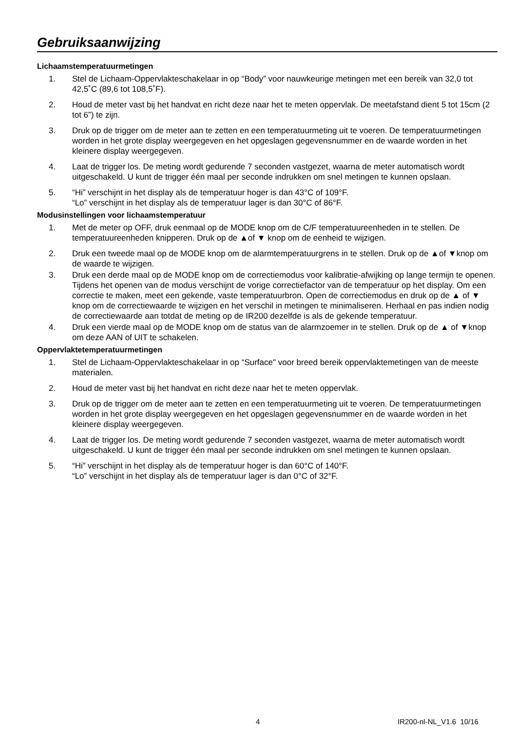Gebruiksaanwijzing
Lichaamstemperatuurmetingen
1. Stel de Lichaam-Oppervlakteschakelaar in op “Body” voor nauwkeurige metingen met een bereik van 32,0 tot 42,5˚C (89,6 tot 108,5˚F).
2. Houd de meter vast bij het handvat en richt deze naar het te meten oppervlak. De meetafstand dient 5 tot 15cm (2 tot 6”) te zijn.
3. Druk op de trigger om de meter aan te zetten en een temperatuurmeting uit te voeren. De temperatuurmetingen worden in het grote display weergegeven en het opgeslagen gegevensnummer en de waarde worden in het kleinere display weergegeven.
4. Laat de trigger los. De meting wordt gedurende 7 seconden vastgezet, waarna de meter automatisch wordt uitgeschakeld. U kunt de trigger één maal per seconde indrukken om snel metingen te kunnen opslaan.
5. “Hi” verschijnt in het display als de temperatuur hoger is dan 43°C of 109°F.
“Lo” verschijnt in het display als de temperatuur lager is dan 30°C of 86°F.
Modusinstellingen voor lichaamstemperatuur
1. Met de meter op OFF, druk eenmaal op de MODE knop om de C/F temperatuureenheden in te stellen. De temperatuureenheden knipperen. Druk op de ▲of ▼ knop om de eenheid te wijzigen.
2. Druk een tweede maal op de MODE knop om de alarmtemperatuurgrens in te stellen. Druk op de ▲of ▼knop om de waarde te wijzigen.
3. Druk een derde maal op de MODE knop om de correctiemodus voor kalibratie-afwijking op lange termijn te openen. Tijdens het openen van de modus verschijnt de vorige correctiefactor van de temperatuur op het display. Om een correctie te maken, meet een gekende, vaste temperatuurbron. Open de correctiemodus en druk op de ▲ of ▼ knop om de correctiewaarde te wijzigen en het verschil in metingen te minimaliseren. Herhaal en pas indien nodig de correctiewaarde aan totdat de meting op de IR200 dezelfde is als de gekende temperatuur.
4. Druk een vierde maal op de MODE knop om de status van de alarmzoemer in te stellen. Druk op de ▲ of ▼knop om deze AAN of UIT te schakelen.
Oppervlaktetemperatuurmetingen
1. Stel de Lichaam-Oppervlakteschakelaar in op “Surface" voor breed bereik oppervlaktemetingen van de meeste materialen.
2. Houd de meter vast bij het handvat en richt deze naar het te meten oppervlak.
3. Druk op de trigger om de meter aan te zetten en een temperatuurmeting uit te voeren. De temperatuurmetingen worden in het grote display weergegeven en het opgeslagen gegevensnummer en de waarde worden in het kleinere display weergegeven.
4. Laat de trigger los. De meting wordt gedurende 7 seconden vastgezet, waarna de meter automatisch wordt uitgeschakeld. U kunt de trigger één maal per seconde indrukken om snel metingen te kunnen opslaan.
5. “Hi” verschijnt in het display als de temperatuur hoger is dan 60°C of 140°F.
“Lo” verschijnt in het display als de temperatuur lager is dan 0°C of 32°F.
4 IR200-nl-NL_V1.6 10/16